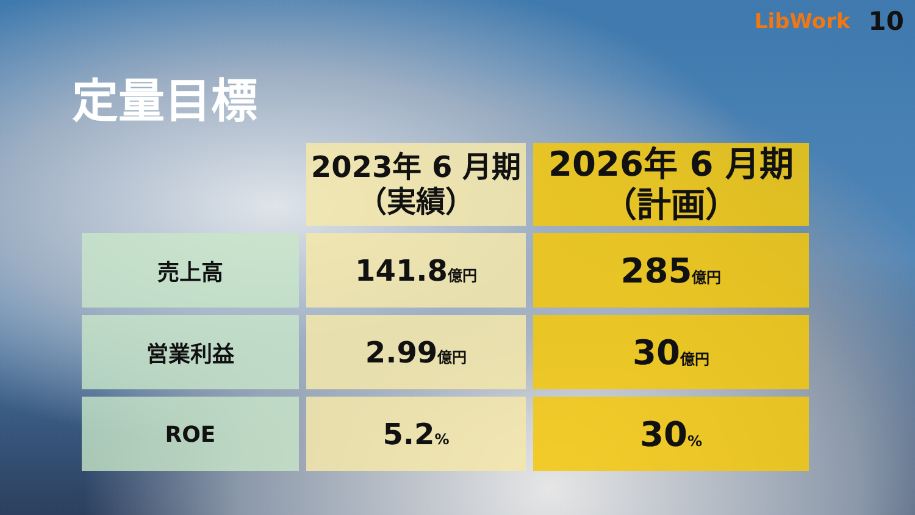LibWork 10
定量目標
| | 2023年 6 月期 （実績） | 2026年 6 月期 （計画） |
| 売上高 | 141.8 億円 | 285 億円 |
| 営業利益 | 2.99 億円 | 30 億円 |
| ROE | 5.2 % | 30 % |